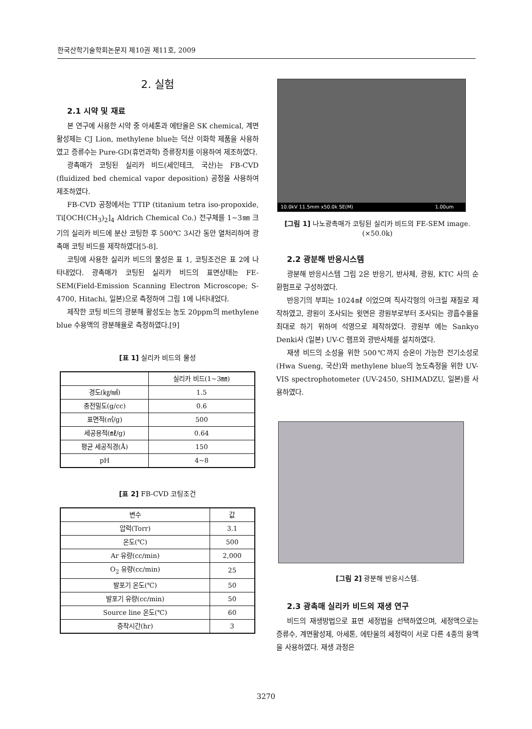한국산학기술학회논문지 제10권 제11호, 2009
2. 실험
2.1 시약 및 재료
본 연구에 사용한 시약 중 아세톤과 에탄올은 SK chemical, 계면활성제는 CJ Lion, methylene blue는 덕산 이화학 제품을 사용하였고 증류수는 Pure-GD(휴먼과학) 증류장치를 이용하여 제조하였다.
광촉매가 코팅된 실리카 비드(세인테크, 국산)는 FB-CVD (fluidized bed chemical vapor deposition) 공정을 사용하여 제조하였다.
FB-CVD 공정에서는 TTIP (titanium tetra iso-propoxide, Ti[OCH(CH<sub>3</sub>)<sub>2</sub>]<sub>4</sub> Aldrich Chemical Co.) 전구체를 1~3㎜ 크기의 실리카 비드에 분산 코팅한 후 500℃ 3시간 동안 열처리하여 광촉매 코팅 비드를 제작하였다[5-8].
코팅에 사용한 실리카 비드의 물성은 표 1, 코팅조건은 표 2에 나타내었다. 광촉매가 코팅된 실리카 비드의 표면상태는 FE-SEM(Field-Emission Scanning Electron Microscope; S-4700, Hitachi, 일본)으로 측정하여 그림 1에 나타내었다.
제작한 코팅 비드의 광분해 활성도는 농도 20ppm의 methylene blue 수용액의 광분해율로 측정하였다.[9]
[표 1] 실리카 비드의 물성
| | 실리카 비드(1~3㎜) |
| --- | --- |
| 경도(㎏/㎟) | 1.5 |
| 충전밀도(g/cc) | 0.6 |
| 표면적(㎡/g) | 500 |
| 세공용적(㎖/g) | 0.64 |
| 평균 세공직경(Å) | 150 |
| pH | 4~8 |
[표 2] FB-CVD 코팅조건
| 변수 | 값 |
| --- | --- |
| 압력(Torr) | 3.1 |
| 온도(℃) | 500 |
| Ar 유량(cc/min) | 2,000 |
| O<sub>2</sub> 유량(cc/min) | 25 |
| 발포기 온도(℃) | 50 |
| 발포기 유량(cc/min) | 50 |
| Source line 온도(℃) | 60 |
| 증착시간(hr) | 3 |
10.0kV 11.5mm x50.0k SE(M) 1.00um
[그림 1] 나노광촉매가 코팅된 실리카 비드의 FE-SEM image. (×50.0k)
2.2 광분해 반응시스템
광분해 반응시스템 그림 2은 반응기, 반사체, 광원, KTC 사의 순환펌프로 구성하였다.
반응기의 부피는 1024㎖ 이었으며 직사각형의 아크릴 재질로 제작하였고, 광원이 조사되는 윗면은 광원부로부터 조사되는 광흡수율을 최대로 하기 위하여 석영으로 제작하였다. 광원부 에는 Sankyo Denki사 (일본) UV-C 램프와 광반사체를 설치하였다.
재생 비드의 소성을 위한 500℃까지 승온이 가능한 전기소성로(Hwa Sueng, 국산)와 methylene blue의 농도측정을 위한 UV-VIS spectrophotometer (UV-2450, SHIMADZU, 일본)를 사용하였다.
[그림 2] 광분해 반응시스템.
2.3 광촉매 실리카 비드의 재생 연구
비드의 재생방법으로 표면 세정법을 선택하였으며, 세정액으로는 증류수, 계면활성제, 아세톤, 에탄올의 세정력이 서로 다른 4종의 용액을 사용하였다. 재생 과정은
3270